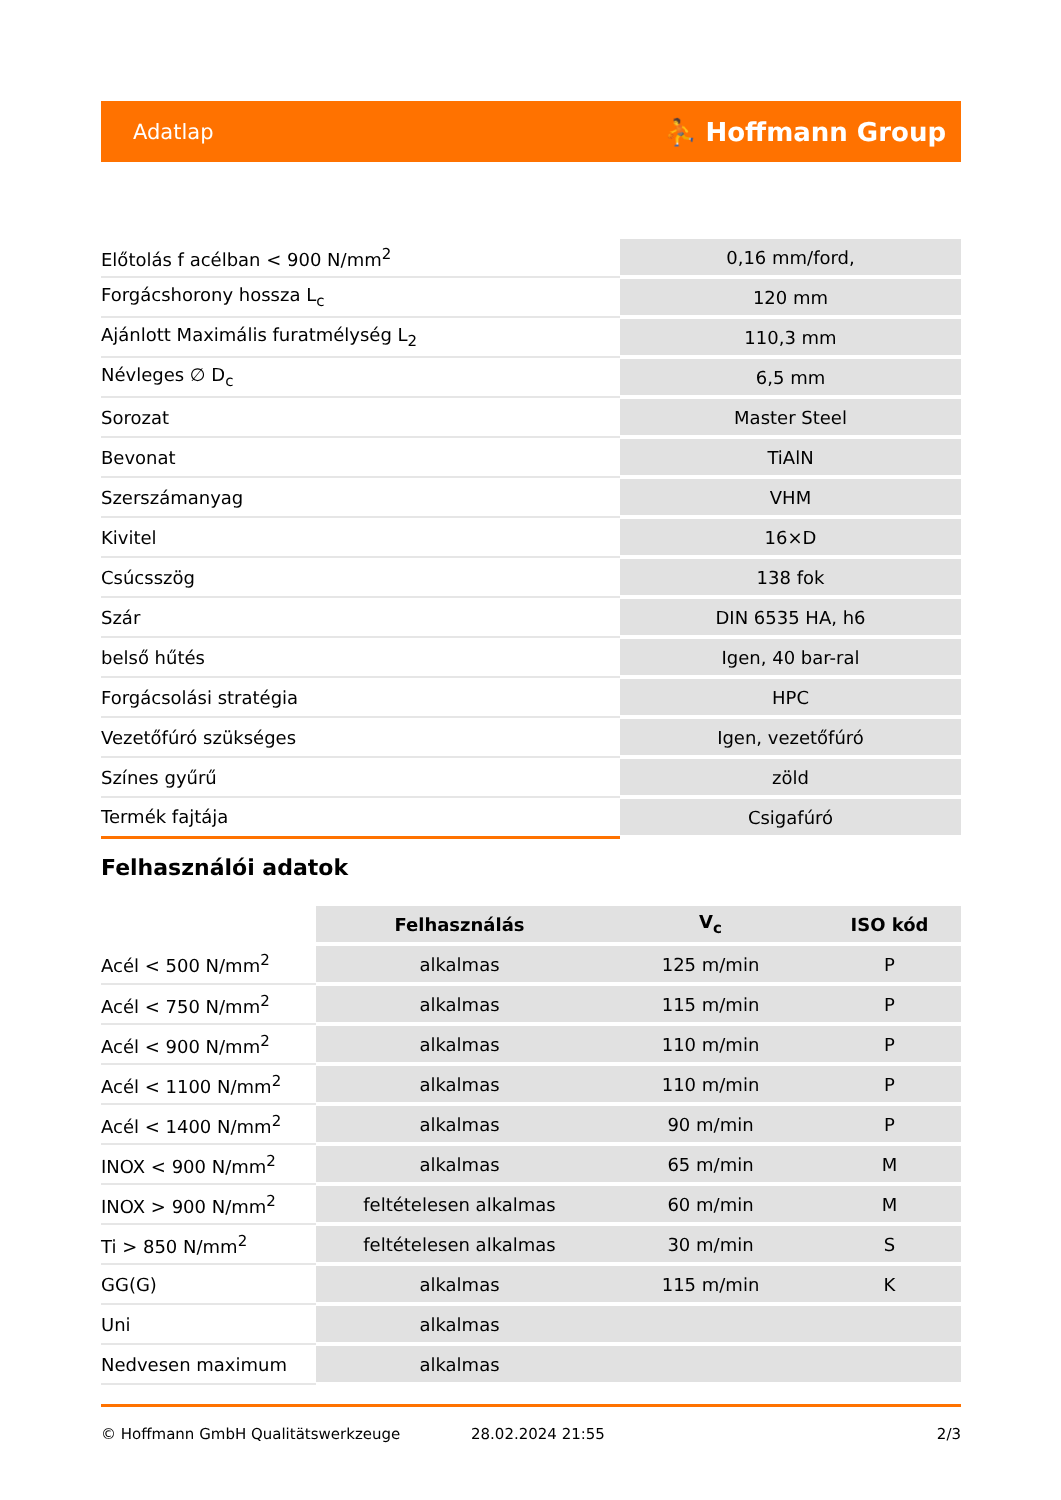Adatlap ⛹ Hoffmann Group
| Előtolás f acélban < 900 N/mm<sup>2</sup> | 0,16 mm/ford, |
| Forgácshorony hossza L<sub>c</sub> | 120 mm |
| Ajánlott Maximális furatmélység L<sub>2</sub> | 110,3 mm |
| Névleges ∅ D<sub>c</sub> | 6,5 mm |
| Sorozat | Master Steel |
| Bevonat | TiAlN |
| Szerszámanyag | VHM |
| Kivitel | 16×D |
| Csúcsszög | 138 fok |
| Szár | DIN 6535 HA, h6 |
| belső hűtés | Igen, 40 bar-ral |
| Forgácsolási stratégia | HPC |
| Vezetőfúró szükséges | Igen, vezetőfúró |
| Színes gyűrű | zöld |
| Termék fajtája | Csigafúró |
Felhasználói adatok
| | Felhasználás | V<sub>c</sub> | ISO kód |
| --- | --- | --- | --- |
| Acél < 500 N/mm<sup>2</sup> | alkalmas | 125 m/min | P |
| Acél < 750 N/mm<sup>2</sup> | alkalmas | 115 m/min | P |
| Acél < 900 N/mm<sup>2</sup> | alkalmas | 110 m/min | P |
| Acél < 1100 N/mm<sup>2</sup> | alkalmas | 110 m/min | P |
| Acél < 1400 N/mm<sup>2</sup> | alkalmas | 90 m/min | P |
| INOX < 900 N/mm<sup>2</sup> | alkalmas | 65 m/min | M |
| INOX > 900 N/mm<sup>2</sup> | feltételesen alkalmas | 60 m/min | M |
| Ti > 850 N/mm<sup>2</sup> | feltételesen alkalmas | 30 m/min | S |
| GG(G) | alkalmas | 115 m/min | K |
| Uni | alkalmas | | |
| Nedvesen maximum | alkalmas | | |
© Hoffmann GmbH Qualitätswerkzeuge 28.02.2024 21:55 2/3